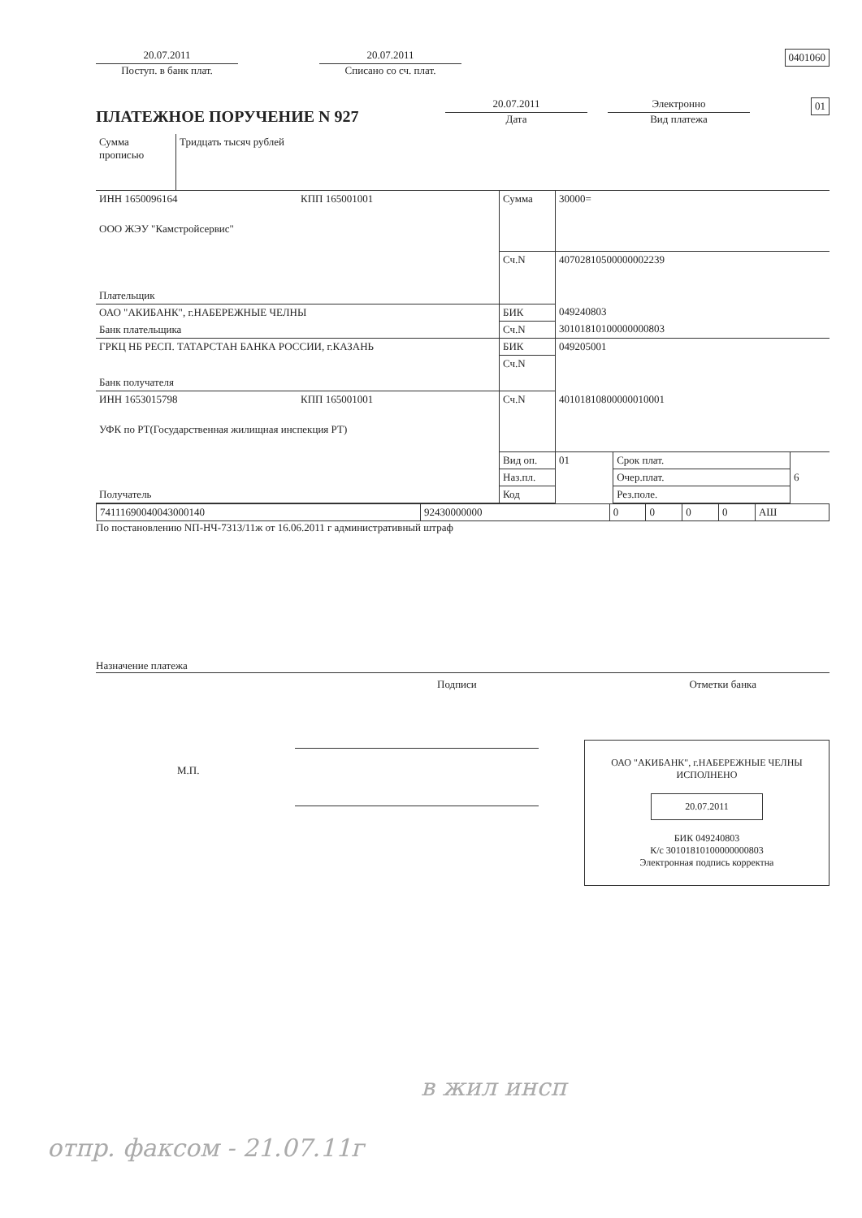20.07.2011
Поступ. в банк плат.
20.07.2011
Списано со сч. плат.
0401060
ПЛАТЕЖНОЕ ПОРУЧЕНИЕ N 927
20.07.2011
Дата
Электронно
Вид платежа
01
| Сумма прописью | Тридцать тысяч рублей |
| ИНН 1650096164 | КПП 165001001 | Сумма | 30000= | | |
| ООО ЖЭУ "Камстройсервис" | | | | | |
| Плательщик | | Сч.N | 40702810500000002239 | | |
| ОАО "АКИБАНК", г.НАБЕРЕЖНЫЕ ЧЕЛНЫ | | БИК | 049240803 | | |
| Банк плательщика | | Сч.N | 30101810100000000803 | | |
| ГРКЦ НБ РЕСП. ТАТАРСТАН БАНКА РОССИИ, г.КАЗАНЬ | | БИК | 049205001 | | |
| Банк получателя | | Сч.N | | | |
| ИНН 1653015798 | КПП 165001001 | Сч.N | 40101810800000010001 | | |
| УФК по РТ(Государственная жилищная инспекция РТ) | | | | | |
| Получатель | | Вид оп. | 01 | Срок плат. | |
| | | Наз.пл. | | Очер.плат. | 6 |
| | | Код | | Рез.поле. | |
| 74111690040043000140 | 92430000000 | 0 | 0 | 0 | 0 | АШ |
По постановлению NП-НЧ-7313/11ж от 16.06.2011 г административный штраф
Назначение платежа
Подписи Отметки банка
М.П.
ОАО "АКИБАНК", г.НАБЕРЕЖНЫЕ ЧЕЛНЫ
ИСПОЛНЕНО
20.07.2011
БИК 049240803
К/с 30101810100000000803
Электронная подпись корректна
в жил инсп
отпр. факсом - 21.07.11г